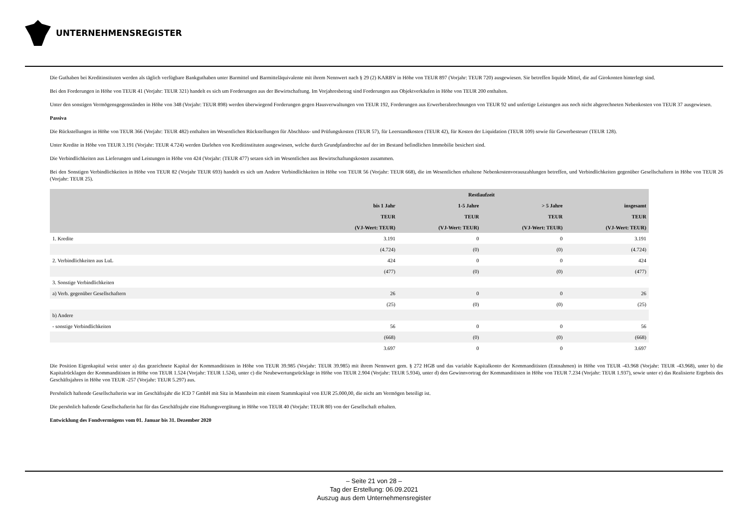UNTERNEHMENSREGISTER
Die Guthaben bei Kreditinstituten werden als täglich verfügbare Bankguthaben unter Barmittel und Barmitteläquivalente mit ihrem Nennwert nach § 29 (2) KARBV in Höhe von TEUR 897 (Vorjahr: TEUR 720) ausgewiesen. Sie betreffen liquide Mittel, die auf Girokonten hinterlegt sind.
Bei den Forderungen in Höhe von TEUR 41 (Vorjahr: TEUR 321) handelt es sich um Forderungen aus der Bewirtschaftung. Im Vorjahresbetrag sind Forderungen aus Objektverkäufen in Höhe von TEUR 200 enthalten.
Unter den sonstigen Vermögensgegenständen in Höhe von 348 (Vorjahr: TEUR 898) werden überwiegend Forderungen gegen Hausverwaltungen von TEUR 192, Forderungen aus Erwerberabrechnungen von TEUR 92 und unfertige Leistungen aus noch nicht abgerechneten Nebenkosten von TEUR 37 ausgewiesen.
Passiva
Die Rückstellungen in Höhe von TEUR 366 (Vorjahr: TEUR 482) enthalten im Wesentlichen Rückstellungen für Abschluss- und Prüfungskosten (TEUR 57), für Leerstandkosten (TEUR 42), für Kosten der Liquidation (TEUR 109) sowie für Gewerbesteuer (TEUR 128).
Unter Kredite in Höhe von TEUR 3.191 (Vorjahr: TEUR 4.724) werden Darlehen von Kreditinstituten ausgewiesen, welche durch Grundpfandrechte auf der im Bestand befindlichen Immobilie besichert sind.
Die Verbindlichkeiten aus Lieferungen und Leistungen in Höhe von 424 (Vorjahr: (TEUR 477) setzen sich im Wesentlichen aus Bewirtschaftungskosten zusammen.
Bei den Sonstigen Verbindlichkeiten in Höhe von TEUR 82 (Vorjahr TEUR 693) handelt es sich um Andere Verbindlichkeiten in Höhe von TEUR 56 (Vorjahr: TEUR 668), die im Wesentlichen erhaltene Nebenkostenvorauszahlungen betreffen, und Verbindlichkeiten gegenüber Gesellschaftern in Höhe von TEUR 26 (Vorjahr: TEUR 25).
| | Restlaufzeit | | | |
| --- | --- | --- | --- | --- |
| | bis 1 Jahr | 1-5 Jahre | > 5 Jahre | insgesamt |
| | TEUR | TEUR | TEUR | TEUR |
| | (VJ-Wert: TEUR) | (VJ-Wert: TEUR) | (VJ-Wert: TEUR) | (VJ-Wert: TEUR) |
| 1. Kredite | 3.191 | 0 | 0 | 3.191 |
| | (4.724) | (0) | (0) | (4.724) |
| 2. Verbindlichkeiten aus LuL | 424 | 0 | 0 | 424 |
| | (477) | (0) | (0) | (477) |
| 3. Sonstige Verbindlichkeiten | | | | |
| a) Verb. gegenüber Gesellschaftern | 26 | 0 | 0 | 26 |
| | (25) | (0) | (0) | (25) |
| b) Andere | | | | |
| - sonstige Verbindlichkeiten | 56 | 0 | 0 | 56 |
| | (668) | (0) | (0) | (668) |
| | 3.697 | 0 | 0 | 3.697 |
Die Position Eigenkapital weist unter a) das gezeichnete Kapital der Kommanditisten in Höhe von TEUR 39.985 (Vorjahr: TEUR 39.985) mit ihrem Nennwert gem. § 272 HGB und das variable Kapitalkonto der Kommanditisten (Entnahmen) in Höhe von TEUR -43.968 (Vorjahr: TEUR -43.968), unter b) die Kapitalrücklagen der Kommanditisten in Höhe von TEUR 1.524 (Vorjahr: TEUR 1.524), unter c) die Neubewertungsrücklage in Höhe von TEUR 2.904 (Vorjahr: TEUR 5.934), unter d) den Gewinnvortrag der Kommanditisten in Höhe von TEUR 7.234 (Vorjahr: TEUR 1.937), sowie unter e) das Realisierte Ergebnis des Geschäftsjahres in Höhe von TEUR -257 (Vorjahr: TEUR 5.297) aus.
Persönlich haftende Gesellschafterin war im Geschäftsjahr die ICD 7 GmbH mit Sitz in Mannheim mit einem Stammkapital von EUR 25.000,00, die nicht am Vermögen beteiligt ist.
Die persönlich haftende Gesellschafterin hat für das Geschäftsjahr eine Haftungsvergütung in Höhe von TEUR 40 (Vorjahr: TEUR 80) von der Gesellschaft erhalten.
Entwicklung des Fondvermögens vom 01. Januar bis 31. Dezember 2020
– Seite 21 von 28 –
Tag der Erstellung: 06.09.2021
Auszug aus dem Unternehmensregister